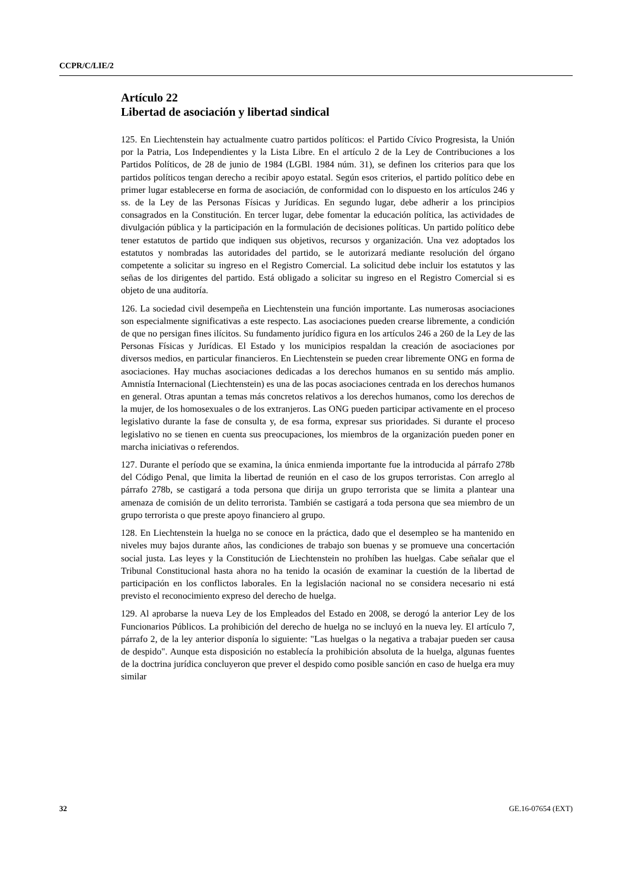CCPR/C/LIE/2
Artículo 22
Libertad de asociación y libertad sindical
125. En Liechtenstein hay actualmente cuatro partidos políticos: el Partido Cívico Progresista, la Unión por la Patria, Los Independientes y la Lista Libre. En el artículo 2 de la Ley de Contribuciones a los Partidos Políticos, de 28 de junio de 1984 (LGBl. 1984 núm. 31), se definen los criterios para que los partidos políticos tengan derecho a recibir apoyo estatal. Según esos criterios, el partido político debe en primer lugar establecerse en forma de asociación, de conformidad con lo dispuesto en los artículos 246 y ss. de la Ley de las Personas Físicas y Jurídicas. En segundo lugar, debe adherir a los principios consagrados en la Constitución. En tercer lugar, debe fomentar la educación política, las actividades de divulgación pública y la participación en la formulación de decisiones políticas. Un partido político debe tener estatutos de partido que indiquen sus objetivos, recursos y organización. Una vez adoptados los estatutos y nombradas las autoridades del partido, se le autorizará mediante resolución del órgano competente a solicitar su ingreso en el Registro Comercial. La solicitud debe incluir los estatutos y las señas de los dirigentes del partido. Está obligado a solicitar su ingreso en el Registro Comercial si es objeto de una auditoría.
126. La sociedad civil desempeña en Liechtenstein una función importante. Las numerosas asociaciones son especialmente significativas a este respecto. Las asociaciones pueden crearse libremente, a condición de que no persigan fines ilícitos. Su fundamento jurídico figura en los artículos 246 a 260 de la Ley de las Personas Físicas y Jurídicas. El Estado y los municipios respaldan la creación de asociaciones por diversos medios, en particular financieros. En Liechtenstein se pueden crear libremente ONG en forma de asociaciones. Hay muchas asociaciones dedicadas a los derechos humanos en su sentido más amplio. Amnistía Internacional (Liechtenstein) es una de las pocas asociaciones centrada en los derechos humanos en general. Otras apuntan a temas más concretos relativos a los derechos humanos, como los derechos de la mujer, de los homosexuales o de los extranjeros. Las ONG pueden participar activamente en el proceso legislativo durante la fase de consulta y, de esa forma, expresar sus prioridades. Si durante el proceso legislativo no se tienen en cuenta sus preocupaciones, los miembros de la organización pueden poner en marcha iniciativas o referendos.
127. Durante el período que se examina, la única enmienda importante fue la introducida al párrafo 278b del Código Penal, que limita la libertad de reunión en el caso de los grupos terroristas. Con arreglo al párrafo 278b, se castigará a toda persona que dirija un grupo terrorista que se limita a plantear una amenaza de comisión de un delito terrorista. También se castigará a toda persona que sea miembro de un grupo terrorista o que preste apoyo financiero al grupo.
128. En Liechtenstein la huelga no se conoce en la práctica, dado que el desempleo se ha mantenido en niveles muy bajos durante años, las condiciones de trabajo son buenas y se promueve una concertación social justa. Las leyes y la Constitución de Liechtenstein no prohíben las huelgas. Cabe señalar que el Tribunal Constitucional hasta ahora no ha tenido la ocasión de examinar la cuestión de la libertad de participación en los conflictos laborales. En la legislación nacional no se considera necesario ni está previsto el reconocimiento expreso del derecho de huelga.
129. Al aprobarse la nueva Ley de los Empleados del Estado en 2008, se derogó la anterior Ley de los Funcionarios Públicos. La prohibición del derecho de huelga no se incluyó en la nueva ley. El artículo 7, párrafo 2, de la ley anterior disponía lo siguiente: "Las huelgas o la negativa a trabajar pueden ser causa de despido". Aunque esta disposición no establecía la prohibición absoluta de la huelga, algunas fuentes de la doctrina jurídica concluyeron que prever el despido como posible sanción en caso de huelga era muy similar
32 GE.16-07654 (EXT)